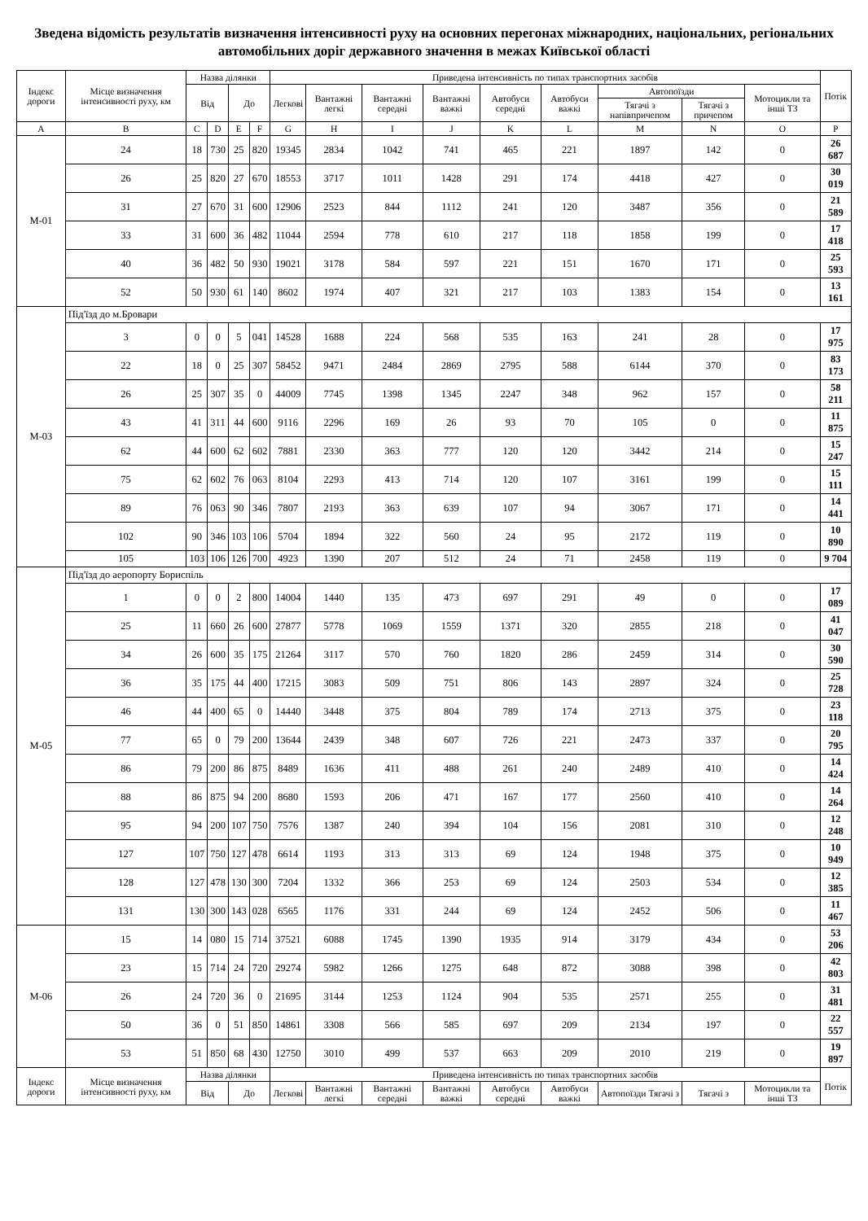Зведена відомість результатів визначення інтенсивності руху на основних перегонах міжнародних, національних, регіональних автомобільних доріг державного значення в межах Київської області
| Індекс дороги | Місце визначення інтенсивності руху, км | Назва ділянки | | | | Приведена інтенсивність по типах транспортних засобів | | | | | | | | | Потік |
| --- | --- | --- | --- | --- | --- | --- | --- | --- | --- | --- | --- | --- | --- | --- | --- |
| | | Від | | До | | Легкові | Вантажні легкі | Вантажні середні | Вантажні важкі | Автобуси середні | Автобуси важкі | Автопоїзди | | Мотоцикли та інші ТЗ | |
| | | | | | | | | | | | | Тягачі з напівпричепом | Тягачі з причепом | | |
| A | B | C | D | E | F | G | H | I | J | K | L | M | N | O | P |
| М-01 | 24 | 18 | 730 | 25 | 820 | 19345 | 2834 | 1042 | 741 | 465 | 221 | 1897 | 142 | 0 | 26 687 |
| | 26 | 25 | 820 | 27 | 670 | 18553 | 3717 | 1011 | 1428 | 291 | 174 | 4418 | 427 | 0 | 30 019 |
| | 31 | 27 | 670 | 31 | 600 | 12906 | 2523 | 844 | 1112 | 241 | 120 | 3487 | 356 | 0 | 21 589 |
| | 33 | 31 | 600 | 36 | 482 | 11044 | 2594 | 778 | 610 | 217 | 118 | 1858 | 199 | 0 | 17 418 |
| | 40 | 36 | 482 | 50 | 930 | 19021 | 3178 | 584 | 597 | 221 | 151 | 1670 | 171 | 0 | 25 593 |
| | 52 | 50 | 930 | 61 | 140 | 8602 | 1974 | 407 | 321 | 217 | 103 | 1383 | 154 | 0 | 13 161 |
| М-03 | Під'їзд до м.Бровари | | | | | | | | | | | | | | |
| | 3 | 0 | 0 | 5 | 041 | 14528 | 1688 | 224 | 568 | 535 | 163 | 241 | 28 | 0 | 17 975 |
| | 22 | 18 | 0 | 25 | 307 | 58452 | 9471 | 2484 | 2869 | 2795 | 588 | 6144 | 370 | 0 | 83 173 |
| | 26 | 25 | 307 | 35 | 0 | 44009 | 7745 | 1398 | 1345 | 2247 | 348 | 962 | 157 | 0 | 58 211 |
| | 43 | 41 | 311 | 44 | 600 | 9116 | 2296 | 169 | 26 | 93 | 70 | 105 | 0 | 0 | 11 875 |
| | 62 | 44 | 600 | 62 | 602 | 7881 | 2330 | 363 | 777 | 120 | 120 | 3442 | 214 | 0 | 15 247 |
| | 75 | 62 | 602 | 76 | 063 | 8104 | 2293 | 413 | 714 | 120 | 107 | 3161 | 199 | 0 | 15 111 |
| | 89 | 76 | 063 | 90 | 346 | 7807 | 2193 | 363 | 639 | 107 | 94 | 3067 | 171 | 0 | 14 441 |
| | 102 | 90 | 346 | 103 | 106 | 5704 | 1894 | 322 | 560 | 24 | 95 | 2172 | 119 | 0 | 10 890 |
| | 105 | 103 | 106 | 126 | 700 | 4923 | 1390 | 207 | 512 | 24 | 71 | 2458 | 119 | 0 | 9 704 |
| М-05 | Під'їзд до аеропорту Бориспіль | | | | | | | | | | | | | | |
| | 1 | 0 | 0 | 2 | 800 | 14004 | 1440 | 135 | 473 | 697 | 291 | 49 | 0 | 0 | 17 089 |
| | 25 | 11 | 660 | 26 | 600 | 27877 | 5778 | 1069 | 1559 | 1371 | 320 | 2855 | 218 | 0 | 41 047 |
| | 34 | 26 | 600 | 35 | 175 | 21264 | 3117 | 570 | 760 | 1820 | 286 | 2459 | 314 | 0 | 30 590 |
| | 36 | 35 | 175 | 44 | 400 | 17215 | 3083 | 509 | 751 | 806 | 143 | 2897 | 324 | 0 | 25 728 |
| | 46 | 44 | 400 | 65 | 0 | 14440 | 3448 | 375 | 804 | 789 | 174 | 2713 | 375 | 0 | 23 118 |
| | 77 | 65 | 0 | 79 | 200 | 13644 | 2439 | 348 | 607 | 726 | 221 | 2473 | 337 | 0 | 20 795 |
| | 86 | 79 | 200 | 86 | 875 | 8489 | 1636 | 411 | 488 | 261 | 240 | 2489 | 410 | 0 | 14 424 |
| | 88 | 86 | 875 | 94 | 200 | 8680 | 1593 | 206 | 471 | 167 | 177 | 2560 | 410 | 0 | 14 264 |
| | 95 | 94 | 200 | 107 | 750 | 7576 | 1387 | 240 | 394 | 104 | 156 | 2081 | 310 | 0 | 12 248 |
| | 127 | 107 | 750 | 127 | 478 | 6614 | 1193 | 313 | 313 | 69 | 124 | 1948 | 375 | 0 | 10 949 |
| | 128 | 127 | 478 | 130 | 300 | 7204 | 1332 | 366 | 253 | 69 | 124 | 2503 | 534 | 0 | 12 385 |
| | 131 | 130 | 300 | 143 | 028 | 6565 | 1176 | 331 | 244 | 69 | 124 | 2452 | 506 | 0 | 11 467 |
| М-06 | 15 | 14 | 080 | 15 | 714 | 37521 | 6088 | 1745 | 1390 | 1935 | 914 | 3179 | 434 | 0 | 53 206 |
| | 23 | 15 | 714 | 24 | 720 | 29274 | 5982 | 1266 | 1275 | 648 | 872 | 3088 | 398 | 0 | 42 803 |
| | 26 | 24 | 720 | 36 | 0 | 21695 | 3144 | 1253 | 1124 | 904 | 535 | 2571 | 255 | 0 | 31 481 |
| | 50 | 36 | 0 | 51 | 850 | 14861 | 3308 | 566 | 585 | 697 | 209 | 2134 | 197 | 0 | 22 557 |
| | 53 | 51 | 850 | 68 | 430 | 12750 | 3010 | 499 | 537 | 663 | 209 | 2010 | 219 | 0 | 19 897 |
| Індекс дороги | Місце визначення інтенсивності руху, км | Назва ділянки | | | | Приведена інтенсивність по типах транспортних засобів | | | | | | | | | Потік |
| | | Від | | До | | Легкові | Вантажні легкі | Вантажні середні | Вантажні важкі | Автобуси середні | Автобуси важкі | Автопоїзди Тягачі з | Тягачі з | Мотоцикли та інші ТЗ | |